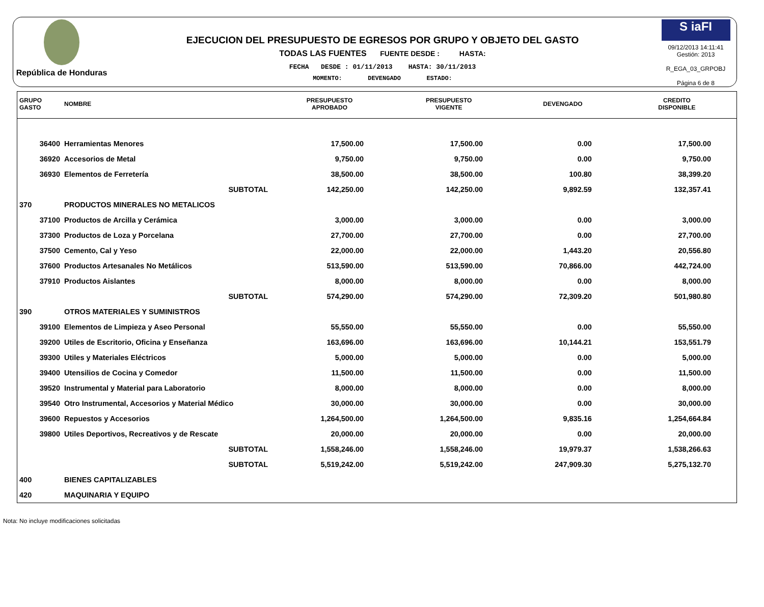República de Honduras
EJECUCION DEL PRESUPUESTO DE EGRESOS POR GRUPO Y OBJETO DEL GASTO
TODAS LAS FUENTES FUENTE DESDE : HASTA:
FECHA DESDE : 01/11/2013 HASTA: 30/11/2013
MOMENTO: DEVENGADO ESTADO:
S iaFI
09/12/2013 14:11:41
Gestión: 2013
R_EGA_03_GRPOBJ
Página 6 de 8
| GRUPO GASTO | NOMBRE | PRESUPUESTO APROBADO | PRESUPUESTO VIGENTE | DEVENGADO | CREDITO DISPONIBLE |
| --- | --- | --- | --- | --- | --- |
| 36400 | Herramientas Menores | 17,500.00 | 17,500.00 | 0.00 | 17,500.00 |
| 36920 | Accesorios de Metal | 9,750.00 | 9,750.00 | 0.00 | 9,750.00 |
| 36930 | Elementos de Ferretería | 38,500.00 | 38,500.00 | 100.80 | 38,399.20 |
| | SUBTOTAL | 142,250.00 | 142,250.00 | 9,892.59 | 132,357.41 |
| 370 | PRODUCTOS MINERALES NO METALICOS | | | | |
| 37100 | Productos de Arcilla y Cerámica | 3,000.00 | 3,000.00 | 0.00 | 3,000.00 |
| 37300 | Productos de Loza y Porcelana | 27,700.00 | 27,700.00 | 0.00 | 27,700.00 |
| 37500 | Cemento, Cal y Yeso | 22,000.00 | 22,000.00 | 1,443.20 | 20,556.80 |
| 37600 | Productos Artesanales No Metálicos | 513,590.00 | 513,590.00 | 70,866.00 | 442,724.00 |
| 37910 | Productos Aislantes | 8,000.00 | 8,000.00 | 0.00 | 8,000.00 |
| | SUBTOTAL | 574,290.00 | 574,290.00 | 72,309.20 | 501,980.80 |
| 390 | OTROS MATERIALES Y SUMINISTROS | | | | |
| 39100 | Elementos de Limpieza y Aseo Personal | 55,550.00 | 55,550.00 | 0.00 | 55,550.00 |
| 39200 | Utiles de Escritorio, Oficina y Enseñanza | 163,696.00 | 163,696.00 | 10,144.21 | 153,551.79 |
| 39300 | Utiles y Materiales Eléctricos | 5,000.00 | 5,000.00 | 0.00 | 5,000.00 |
| 39400 | Utensilios de Cocina y Comedor | 11,500.00 | 11,500.00 | 0.00 | 11,500.00 |
| 39520 | Instrumental y Material para Laboratorio | 8,000.00 | 8,000.00 | 0.00 | 8,000.00 |
| 39540 | Otro Instrumental, Accesorios y Material Médico | 30,000.00 | 30,000.00 | 0.00 | 30,000.00 |
| 39600 | Repuestos y Accesorios | 1,264,500.00 | 1,264,500.00 | 9,835.16 | 1,254,664.84 |
| 39800 | Utiles Deportivos, Recreativos y de Rescate | 20,000.00 | 20,000.00 | 0.00 | 20,000.00 |
| | SUBTOTAL | 1,558,246.00 | 1,558,246.00 | 19,979.37 | 1,538,266.63 |
| | SUBTOTAL | 5,519,242.00 | 5,519,242.00 | 247,909.30 | 5,275,132.70 |
| 400 | BIENES CAPITALIZABLES | | | | |
| 420 | MAQUINARIA Y EQUIPO | | | | |
Nota: No incluye modificaciones solicitadas